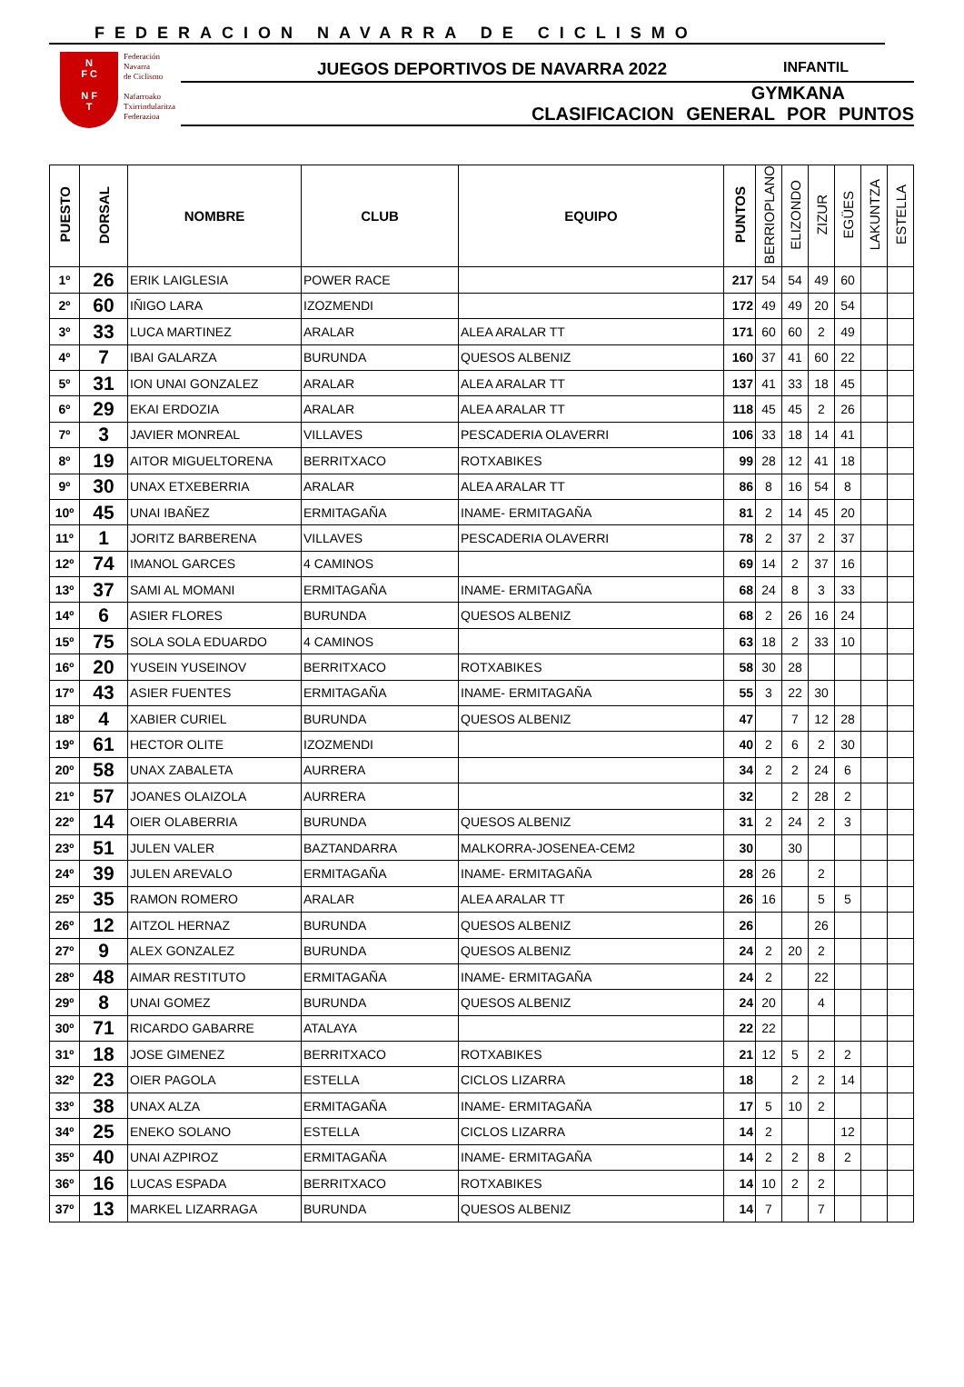FEDERACION NAVARRA DE CICLISMO
N
F C
N F
T
Federación
Navarra
de Ciclismo
Nafarroako
Txirrindularitza
Federazioa
JUEGOS DEPORTIVOS DE NAVARRA 2022 INFANTIL
GYMKANA
CLASIFICACION GENERAL POR PUNTOS
| PUESTO | DORSAL | NOMBRE | CLUB | EQUIPO | PUNTOS | BERRIOPLANO | ELIZONDO | ZIZUR | EGÜES | LAKUNTZA | ESTELLA |
| --- | --- | --- | --- | --- | --- | --- | --- | --- | --- | --- | --- |
| 1º | 26 | ERIK LAIGLESIA | POWER RACE | | 217 | 54 | 54 | 49 | 60 | | |
| 2º | 60 | IÑIGO LARA | IZOZMENDI | | 172 | 49 | 49 | 20 | 54 | | |
| 3º | 33 | LUCA MARTINEZ | ARALAR | ALEA ARALAR TT | 171 | 60 | 60 | 2 | 49 | | |
| 4º | 7 | IBAI GALARZA | BURUNDA | QUESOS ALBENIZ | 160 | 37 | 41 | 60 | 22 | | |
| 5º | 31 | ION UNAI GONZALEZ | ARALAR | ALEA ARALAR TT | 137 | 41 | 33 | 18 | 45 | | |
| 6º | 29 | EKAI ERDOZIA | ARALAR | ALEA ARALAR TT | 118 | 45 | 45 | 2 | 26 | | |
| 7º | 3 | JAVIER MONREAL | VILLAVES | PESCADERIA OLAVERRI | 106 | 33 | 18 | 14 | 41 | | |
| 8º | 19 | AITOR MIGUELTORENA | BERRITXACO | ROTXABIKES | 99 | 28 | 12 | 41 | 18 | | |
| 9º | 30 | UNAX ETXEBERRIA | ARALAR | ALEA ARALAR TT | 86 | 8 | 16 | 54 | 8 | | |
| 10º | 45 | UNAI IBAÑEZ | ERMITAGAÑA | INAME- ERMITAGAÑA | 81 | 2 | 14 | 45 | 20 | | |
| 11º | 1 | JORITZ BARBERENA | VILLAVES | PESCADERIA OLAVERRI | 78 | 2 | 37 | 2 | 37 | | |
| 12º | 74 | IMANOL GARCES | 4 CAMINOS | | 69 | 14 | 2 | 37 | 16 | | |
| 13º | 37 | SAMI AL MOMANI | ERMITAGAÑA | INAME- ERMITAGAÑA | 68 | 24 | 8 | 3 | 33 | | |
| 14º | 6 | ASIER FLORES | BURUNDA | QUESOS ALBENIZ | 68 | 2 | 26 | 16 | 24 | | |
| 15º | 75 | SOLA SOLA EDUARDO | 4 CAMINOS | | 63 | 18 | 2 | 33 | 10 | | |
| 16º | 20 | YUSEIN YUSEINOV | BERRITXACO | ROTXABIKES | 58 | 30 | 28 | | | | |
| 17º | 43 | ASIER FUENTES | ERMITAGAÑA | INAME- ERMITAGAÑA | 55 | 3 | 22 | 30 | | | |
| 18º | 4 | XABIER CURIEL | BURUNDA | QUESOS ALBENIZ | 47 | | 7 | 12 | 28 | | |
| 19º | 61 | HECTOR OLITE | IZOZMENDI | | 40 | 2 | 6 | 2 | 30 | | |
| 20º | 58 | UNAX ZABALETA | AURRERA | | 34 | 2 | 2 | 24 | 6 | | |
| 21º | 57 | JOANES OLAIZOLA | AURRERA | | 32 | | 2 | 28 | 2 | | |
| 22º | 14 | OIER OLABERRIA | BURUNDA | QUESOS ALBENIZ | 31 | 2 | 24 | 2 | 3 | | |
| 23º | 51 | JULEN VALER | BAZTANDARRA | MALKORRA-JOSENEA-CEM2 | 30 | | 30 | | | | |
| 24º | 39 | JULEN AREVALO | ERMITAGAÑA | INAME- ERMITAGAÑA | 28 | 26 | | 2 | | | |
| 25º | 35 | RAMON ROMERO | ARALAR | ALEA ARALAR TT | 26 | 16 | | 5 | 5 | | |
| 26º | 12 | AITZOL HERNAZ | BURUNDA | QUESOS ALBENIZ | 26 | | | 26 | | | |
| 27º | 9 | ALEX GONZALEZ | BURUNDA | QUESOS ALBENIZ | 24 | 2 | 20 | 2 | | | |
| 28º | 48 | AIMAR RESTITUTO | ERMITAGAÑA | INAME- ERMITAGAÑA | 24 | 2 | | 22 | | | |
| 29º | 8 | UNAI GOMEZ | BURUNDA | QUESOS ALBENIZ | 24 | 20 | | 4 | | | |
| 30º | 71 | RICARDO GABARRE | ATALAYA | | 22 | 22 | | | | | |
| 31º | 18 | JOSE GIMENEZ | BERRITXACO | ROTXABIKES | 21 | 12 | 5 | 2 | 2 | | |
| 32º | 23 | OIER PAGOLA | ESTELLA | CICLOS LIZARRA | 18 | | 2 | 2 | 14 | | |
| 33º | 38 | UNAX ALZA | ERMITAGAÑA | INAME- ERMITAGAÑA | 17 | 5 | 10 | 2 | | | |
| 34º | 25 | ENEKO SOLANO | ESTELLA | CICLOS LIZARRA | 14 | 2 | | | 12 | | |
| 35º | 40 | UNAI AZPIROZ | ERMITAGAÑA | INAME- ERMITAGAÑA | 14 | 2 | 2 | 8 | 2 | | |
| 36º | 16 | LUCAS ESPADA | BERRITXACO | ROTXABIKES | 14 | 10 | 2 | 2 | | | |
| 37º | 13 | MARKEL LIZARRAGA | BURUNDA | QUESOS ALBENIZ | 14 | 7 | | 7 | | | |